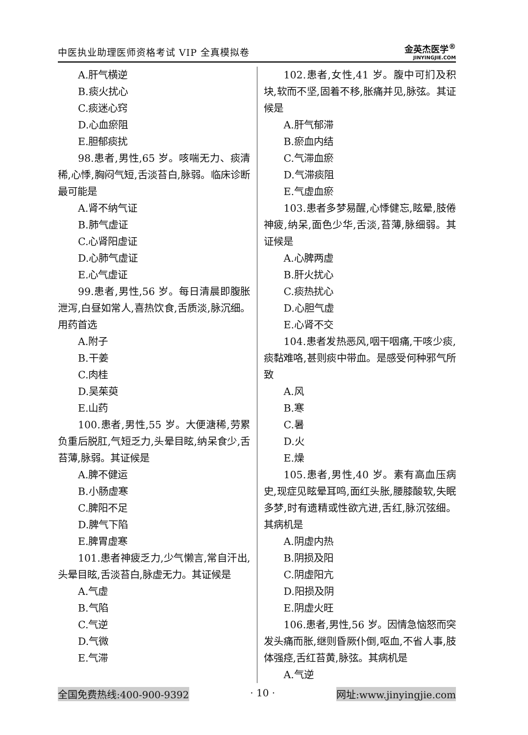中医执业助理医师资格考试 VIP 全真模拟卷
金英杰医学<sup>®</sup>
JINYINGJIE.COM
A.肝气横逆
B.痰火扰心
C.痰迷心窍
D.心血瘀阻
E.胆郁痰扰
98.患者,男性,65 岁。咳喘无力、痰清稀,心悸,胸闷气短,舌淡苔白,脉弱。临床诊断最可能是
A.肾不纳气证
B.肺气虚证
C.心肾阳虚证
D.心肺气虚证
E.心气虚证
99.患者,男性,56 岁。每日清晨即腹胀泄泻,白昼如常人,喜热饮食,舌质淡,脉沉细。用药首选
A.附子
B.干姜
C.肉桂
D.吴茱萸
E.山药
100.患者,男性,55 岁。大便溏稀,劳累负重后脱肛,气短乏力,头晕目眩,纳呆食少,舌苔薄,脉弱。其证候是
A.脾不健运
B.小肠虚寒
C.脾阳不足
D.脾气下陷
E.脾胃虚寒
101.患者神疲乏力,少气懒言,常自汗出,头晕目眩,舌淡苔白,脉虚无力。其证候是
A.气虚
B.气陷
C.气逆
D.气微
E.气滞
102.患者,女性,41 岁。腹中可扪及积块,软而不坚,固着不移,胀痛并见,脉弦。其证候是
A.肝气郁滞
B.瘀血内结
C.气滞血瘀
D.气滞痰阻
E.气虚血瘀
103.患者多梦易醒,心悸健忘,眩晕,肢倦神疲,纳呆,面色少华,舌淡,苔薄,脉细弱。其证候是
A.心脾两虚
B.肝火扰心
C.痰热扰心
D.心胆气虚
E.心肾不交
104.患者发热恶风,咽干咽痛,干咳少痰,痰黏难咯,甚则痰中带血。是感受何种邪气所致
A.风
B.寒
C.暑
D.火
E.燥
105.患者,男性,40 岁。素有高血压病史,现症见眩晕耳鸣,面红头胀,腰膝酸软,失眠多梦,时有遗精或性欲亢进,舌红,脉沉弦细。其病机是
A.阴虚内热
B.阴损及阳
C.阴虚阳亢
D.阳损及阴
E.阴虚火旺
106.患者,男性,56 岁。因情急恼怒而突发头痛而胀,继则昏厥仆倒,呕血,不省人事,肢体强痉,舌红苔黄,脉弦。其病机是
A.气逆
全国免费热线:400-900-9392 · 10 · 网址:www.jinyingjie.com